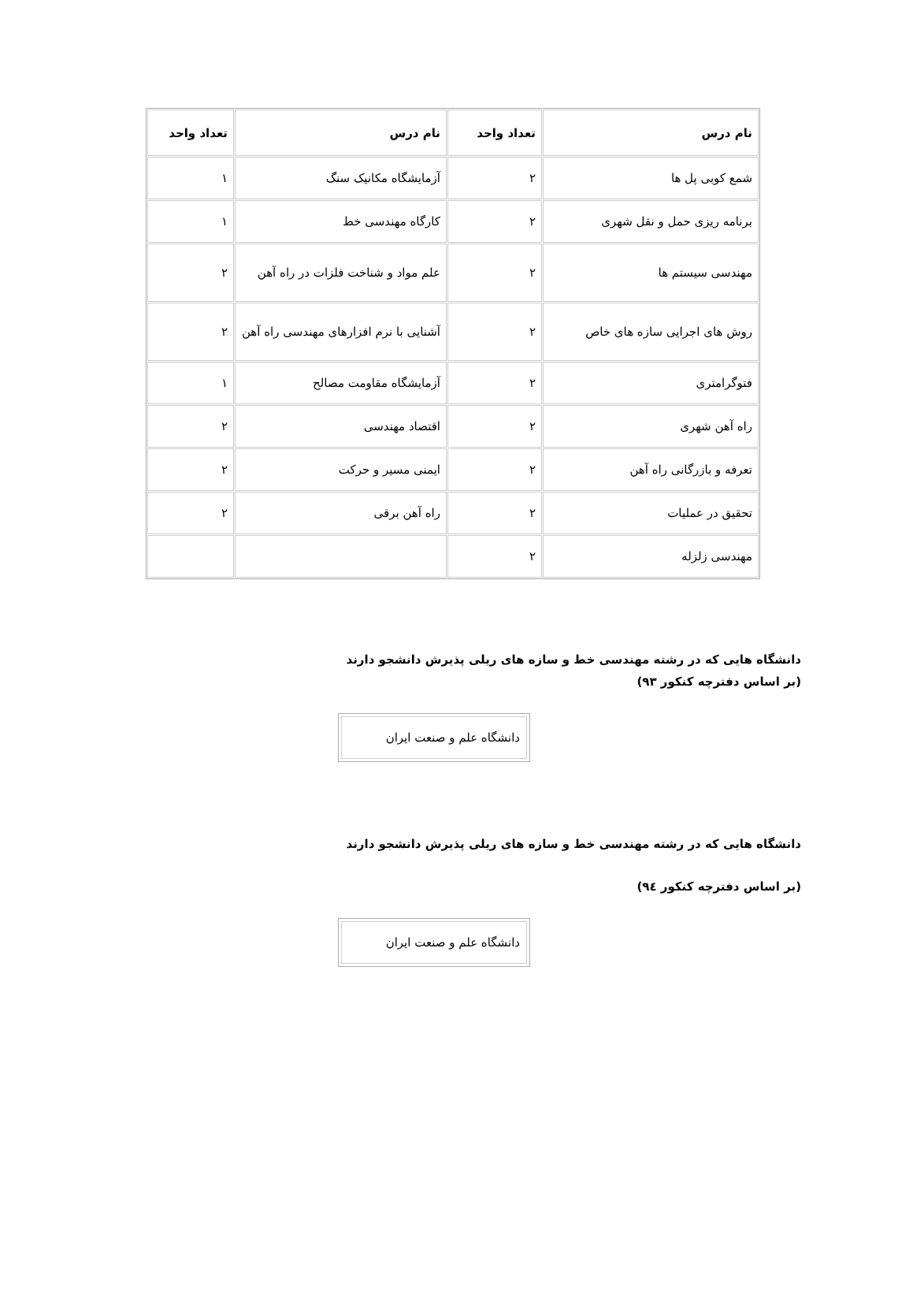| نام درس | تعداد واحد | نام درس | تعداد واحد |
| --- | --- | --- | --- |
| شمع کوبی پل ها | ۲ | آزمایشگاه مکانیک سنگ | ۱ |
| برنامه ریزی حمل و نقل شهری | ۲ | کارگاه مهندسی خط | ۱ |
| مهندسی سیستم ها | ۲ | علم مواد و شناخت فلزات در راه آهن | ۲ |
| روش های اجرایی سازه های خاص | ۲ | آشنایی با نرم افزارهای مهندسی راه آهن | ۲ |
| فتوگرامتری | ۲ | آزمایشگاه مقاومت مصالح | ۱ |
| راه آهن شهری | ۲ | اقتصاد مهندسی | ۲ |
| تعرفه و بازرگانی راه آهن | ۲ | ایمنی مسیر و حرکت | ۲ |
| تحقیق در عملیات | ۲ | راه آهن برقی | ۲ |
| مهندسی زلزله | ۲ | | |
دانشگاه هایی که در رشته مهندسی خط و سازه های ریلی پذیرش دانشجو دارند
(بر اساس دفترچه کنکور ۹۳)
| دانشگاه علم و صنعت ایران |
دانشگاه هایی که در رشته مهندسی خط و سازه های ریلی پذیرش دانشجو دارند
(بر اساس دفترچه کنکور ۹٤)
| دانشگاه علم و صنعت ایران |